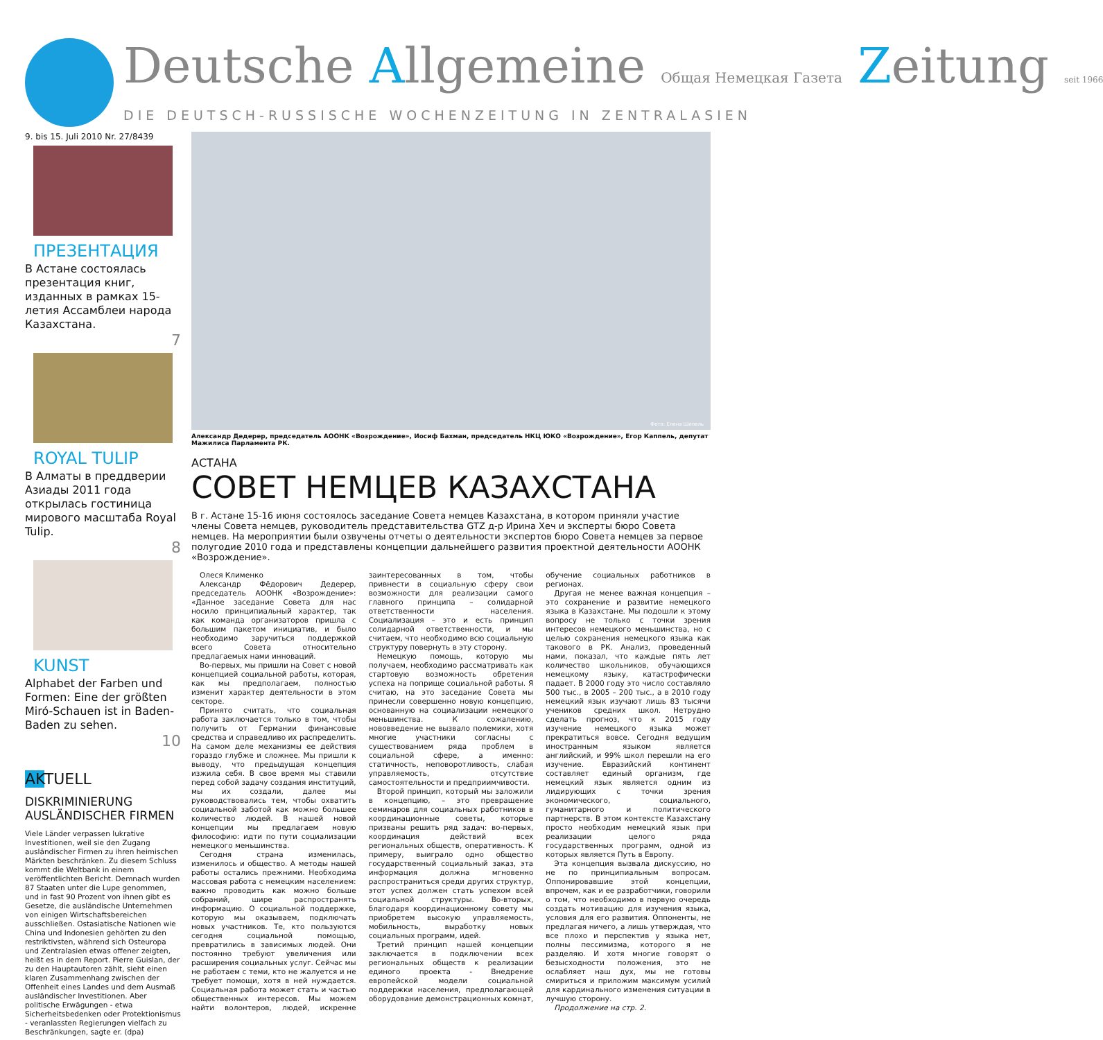Deutsche Allgemeine Общая Немецкая Газета Zeitung seit 1966
DIE DEUTSCH-RUSSISCHE WOCHENZEITUNG IN ZENTRALASIEN
9. bis 15. Juli 2010 Nr. 27/8439
ПРЕЗЕНТАЦИЯ
В Астане состоялась презентация книг, изданных в рамках 15-летия Ассамблеи народа Казахстана.
7
ROYAL TULIP
В Алматы в преддверии Азиады 2011 года открылась гостиница мирового масштаба Royal Tulip.
8
KUNST
Alphabet der Farben und Formen: Eine der größten Miró-Schauen ist in Baden-Baden zu sehen.
10
AKTUELL
DISKRIMINIERUNG AUSLÄNDISCHER FIRMEN
Viele Länder verpassen lukrative Investitionen, weil sie den Zugang ausländischer Firmen zu ihren heimischen Märkten beschränken. Zu diesem Schluss kommt die Weltbank in einem veröffentlichten Bericht. Demnach wurden 87 Staaten unter die Lupe genommen, und in fast 90 Prozent von ihnen gibt es Gesetze, die ausländische Unternehmen von einigen Wirtschaftsbereichen ausschließen. Ostasiatische Nationen wie China und Indonesien gehörten zu den restriktivsten, während sich Osteuropa und Zentralasien etwas offener zeigten, heißt es in dem Report. Pierre Guislan, der zu den Hauptautoren zählt, sieht einen klaren Zusammenhang zwischen der Offenheit eines Landes und dem Ausmaß ausländischer Investitionen. Aber politische Erwägungen - etwa Sicherheitsbedenken oder Protektionismus - veranlassten Regierungen vielfach zu Beschränkungen, sagte er. (dpa)
Фото: Елена Шепель
Александр Дедерер, председатель АООНК «Возрождение», Иосиф Бахман, председатель НКЦ ЮКО «Возрождение», Егор Каппель, депутат Мажилиса Парламента РК.
АСТАНА
СОВЕТ НЕМЦЕВ КАЗАХСТАНА
В г. Астане 15-16 июня состоялось заседание Совета немцев Казахстана, в котором приняли участие члены Совета немцев, руководитель представительства GTZ д-р Ирина Хеч и эксперты бюро Совета немцев. На мероприятии были озвучены отчеты о деятельности экспертов бюро Совета немцев за первое полугодие 2010 года и представлены концепции дальнейшего развития проектной деятельности АООНК «Возрождение».
Олеся Клименко
Александр Фёдорович Дедерер, председатель АООНК «Возрождение»: «Данное заседание Совета для нас носило принципиальный характер, так как команда организаторов пришла с большим пакетом инициатив, и было необходимо заручиться поддержкой всего Совета относительно предлагаемых нами инноваций.
Во-первых, мы пришли на Совет с новой концепцией социальной работы, которая, как мы предполагаем, полностью изменит характер деятельности в этом секторе.
Принято считать, что социальная работа заключается только в том, чтобы получить от Германии финансовые средства и справедливо их распределить. На самом деле механизмы ее действия гораздо глубже и сложнее. Мы пришли к выводу, что предыдущая концепция изжила себя. В свое время мы ставили перед собой задачу создания институций, мы их создали, далее мы руководствовались тем, чтобы охватить социальной заботой как можно большее количество людей. В нашей новой концепции мы предлагаем новую философию: идти по пути социализации немецкого меньшинства.
Сегодня страна изменилась, изменилось и общество. А методы нашей работы остались прежними. Необходима массовая работа с немецким населением: важно проводить как можно больше собраний, шире распространять информацию. О социальной поддержке, которую мы оказываем, подключать новых участников. Те, кто пользуются сегодня социальной помощью, превратились в зависимых людей. Они постоянно требуют увеличения или расширения социальных услуг. Сейчас мы не работаем с теми, кто не жалуется и не требует помощи, хотя в ней нуждается. Социальная работа может стать и частью общественных интересов. Мы можем найти волонтеров, людей, искренне заинтересованных в том, чтобы привнести в социальную сферу свои возможности для реализации самого главного принципа – солидарной ответственности населения. Социализация – это и есть принцип солидарной ответственности, и мы считаем, что необходимо всю социальную структуру повернуть в эту сторону.
Немецкую помощь, которую мы получаем, необходимо рассматривать как стартовую возможность обретения успеха на поприще социальной работы. Я считаю, на это заседание Совета мы принесли совершенно новую концепцию, основанную на социализации немецкого меньшинства. К сожалению, нововведение не вызвало полемики, хотя многие участники согласны с существованием ряда проблем в социальной сфере, а именно: статичность, неповоротливость, слабая управляемость, отсутствие самостоятельности и предприимчивости.
Второй принцип, который мы заложили в концепцию, – это превращение семинаров для социальных работников в координационные советы, которые призваны решить ряд задач: во-первых, координация действий всех региональных обществ, оперативность. К примеру, выиграло одно общество государственный социальный заказ, эта информация должна мгновенно распространиться среди других структур, этот успех должен стать успехом всей социальной структуры. Во-вторых, благодаря координационному совету мы приобретем высокую управляемость, мобильность, выработку новых социальных программ, идей.
Третий принцип нашей концепции заключается в подключении всех региональных обществ к реализации единого проекта - Внедрение европейской модели социальной поддержки населения, предполагающей оборудование демонстрационных комнат, обучение социальных работников в регионах.
Другая не менее важная концепция – это сохранение и развитие немецкого языка в Казахстане. Мы подошли к этому вопросу не только с точки зрения интересов немецкого меньшинства, но с целью сохранения немецкого языка как такового в РК. Анализ, проведенный нами, показал, что каждые пять лет количество школьников, обучающихся немецкому языку, катастрофически падает. В 2000 году это число составляло 500 тыс., в 2005 – 200 тыс., а в 2010 году немецкий язык изучают лишь 83 тысячи учеников средних школ. Нетрудно сделать прогноз, что к 2015 году изучение немецкого языка может прекратиться вовсе. Сегодня ведущим иностранным языком является английский, и 99% школ перешли на его изучение. Евразийский континент составляет единый организм, где немецкий язык является одним из лидирующих с точки зрения экономического, социального, гуманитарного и политического партнерств. В этом контексте Казахстану просто необходим немецкий язык при реализации целого ряда государственных программ, одной из которых является Путь в Европу.
Эта концепция вызвала дискуссию, но не по принципиальным вопросам. Оппонировавшие этой концепции, впрочем, как и ее разработчики, говорили о том, что необходимо в первую очередь создать мотивацию для изучения языка, условия для его развития. Оппоненты, не предлагая ничего, а лишь утверждая, что все плохо и перспектив у языка нет, полны пессимизма, которого я не разделяю. И хотя многие говорят о безысходности положения, это не ослабляет наш дух, мы не готовы смириться и приложим максимум усилий для кардинального изменения ситуации в лучшую сторону.
Продолжение на стр. 2.